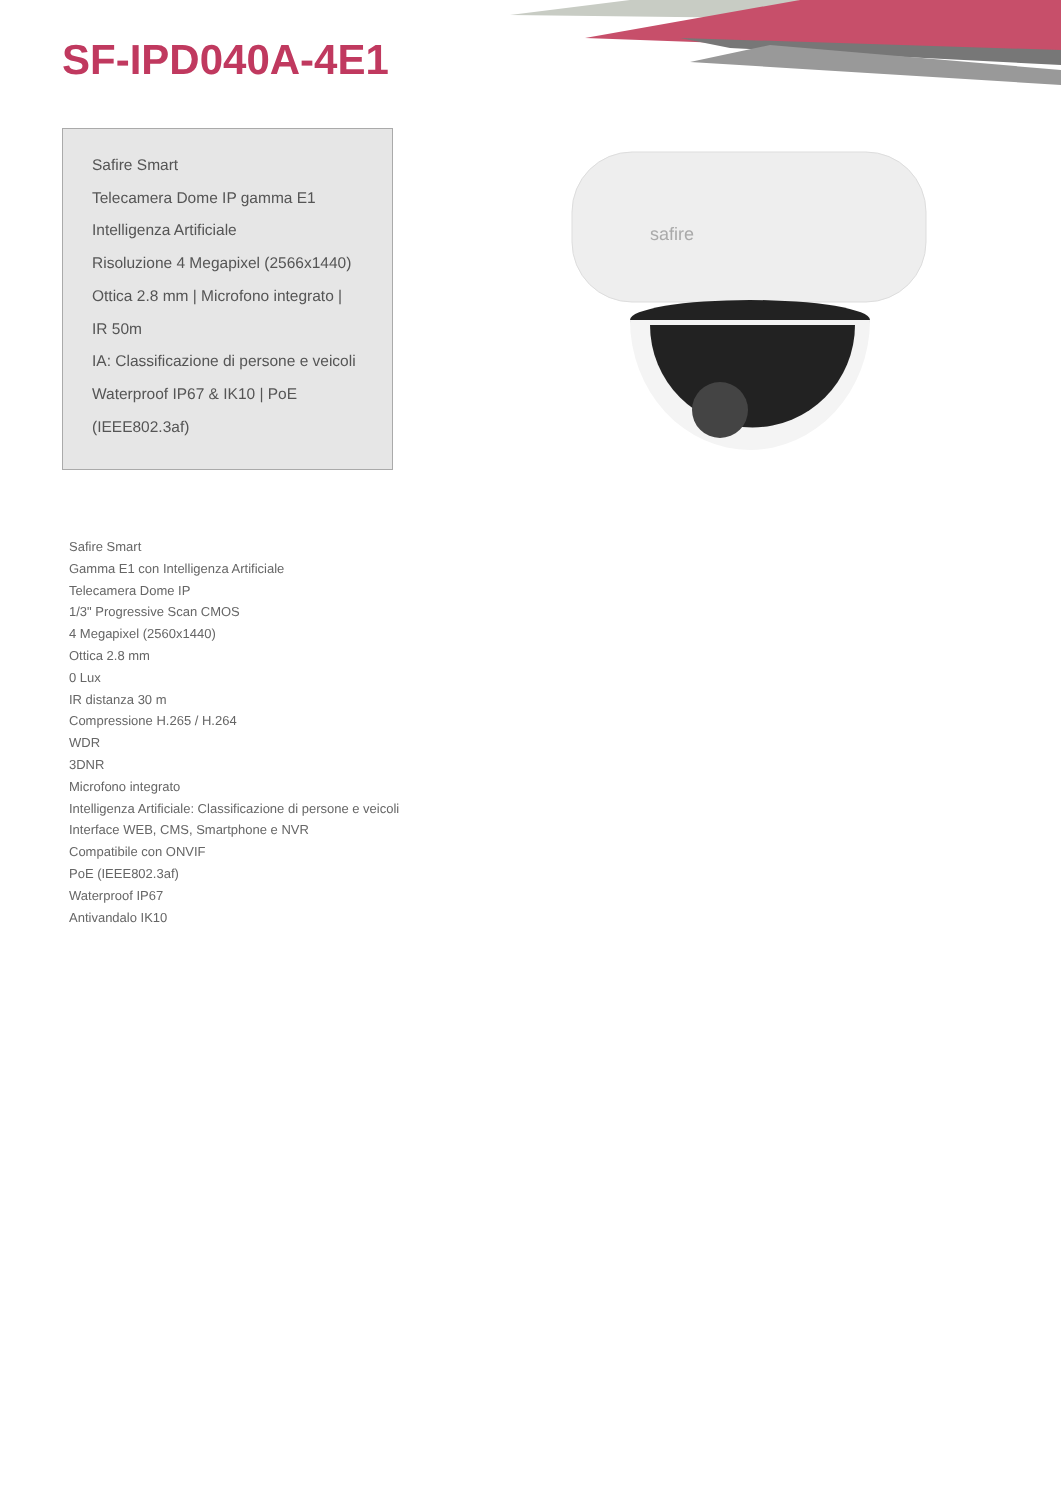SF-IPD040A-4E1
Safire Smart
Telecamera Dome IP gamma E1
Intelligenza Artificiale
Risoluzione 4 Megapixel (2566x1440)
Ottica 2.8 mm | Microfono integrato |
IR 50m
IA: Classificazione di persone e veicoli
Waterproof IP67 & IK10 | PoE
(IEEE802.3af)
safire
Safire Smart
Gamma E1 con Intelligenza Artificiale
Telecamera Dome IP
1/3" Progressive Scan CMOS
4 Megapixel (2560x1440)
Ottica 2.8 mm
0 Lux
IR distanza 30 m
Compressione H.265 / H.264
WDR
3DNR
Microfono integrato
Intelligenza Artificiale: Classificazione di persone e veicoli
Interface WEB, CMS, Smartphone e NVR
Compatibile con ONVIF
PoE (IEEE802.3af)
Waterproof IP67
Antivandalo IK10